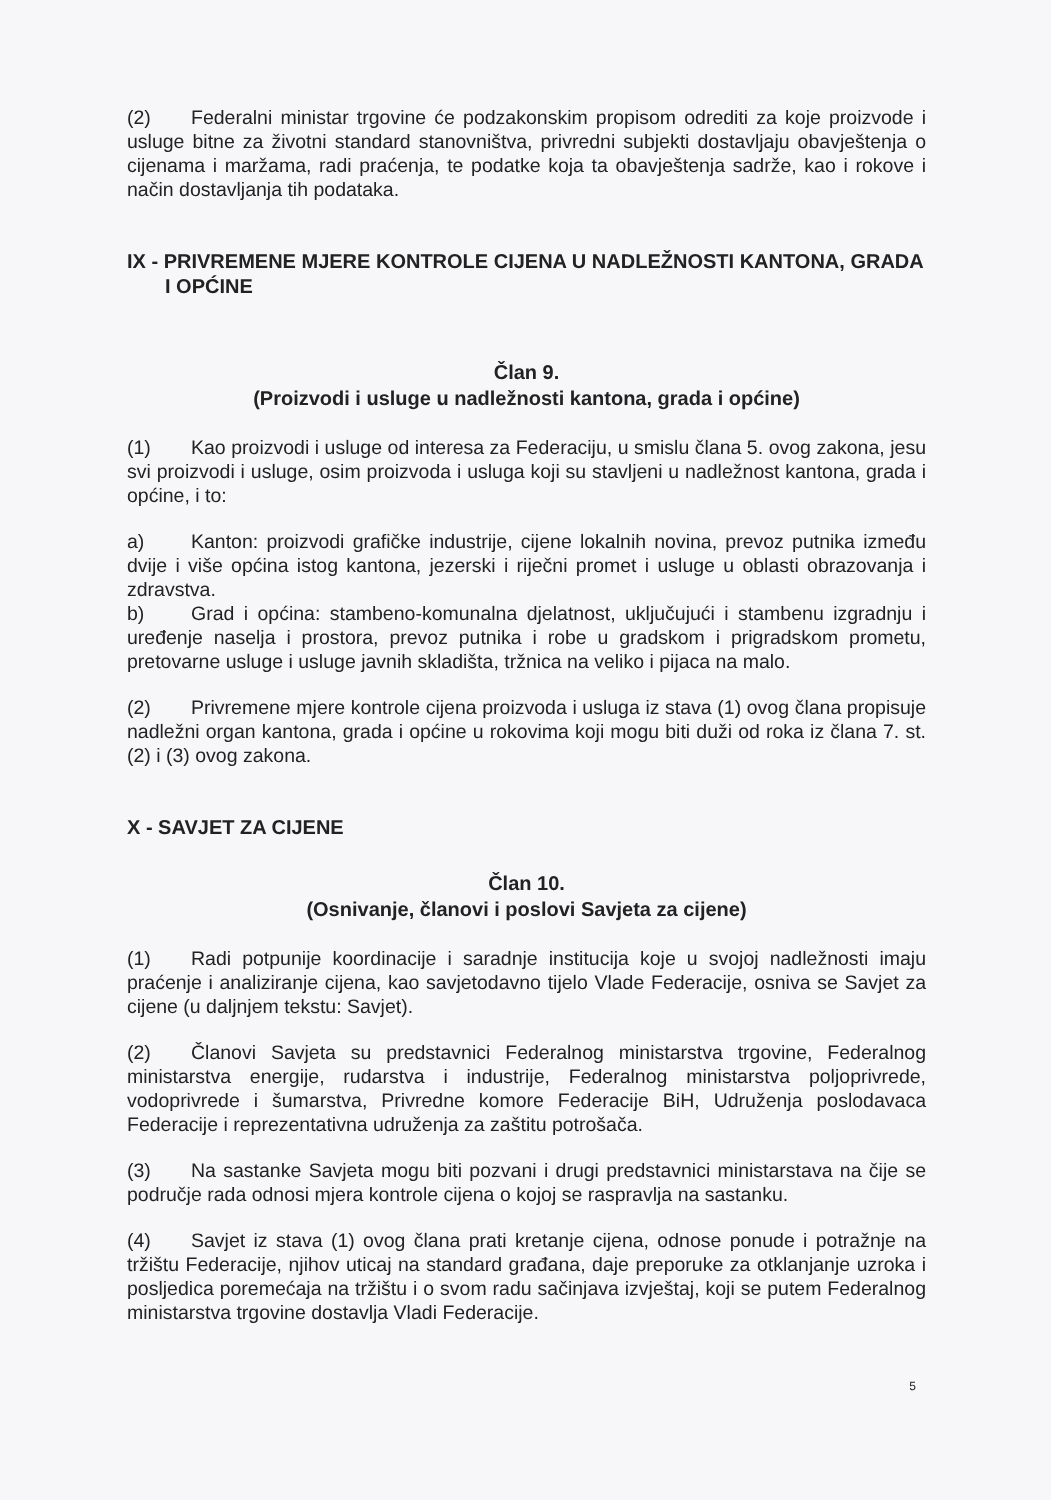(2) Federalni ministar trgovine će podzakonskim propisom odrediti za koje proizvode i usluge bitne za životni standard stanovništva, privredni subjekti dostavljaju obavještenja o cijenama i maržama, radi praćenja, te podatke koja ta obavještenja sadrže, kao i rokove i način dostavljanja tih podataka.
IX - PRIVREMENE MJERE KONTROLE CIJENA U NADLEŽNOSTI KANTONA, GRADA I OPĆINE
Član 9.
(Proizvodi i usluge u nadležnosti kantona, grada i općine)
(1) Kao proizvodi i usluge od interesa za Federaciju, u smislu člana 5. ovog zakona, jesu svi proizvodi i usluge, osim proizvoda i usluga koji su stavljeni u nadležnost kantona, grada i općine, i to:
a) Kanton: proizvodi grafičke industrije, cijene lokalnih novina, prevoz putnika između dvije i više općina istog kantona, jezerski i riječni promet i usluge u oblasti obrazovanja i zdravstva.
b) Grad i općina: stambeno-komunalna djelatnost, uključujući i stambenu izgradnju i uređenje naselja i prostora, prevoz putnika i robe u gradskom i prigradskom prometu, pretovarne usluge i usluge javnih skladišta, tržnica na veliko i pijaca na malo.
(2) Privremene mjere kontrole cijena proizvoda i usluga iz stava (1) ovog člana propisuje nadležni organ kantona, grada i općine u rokovima koji mogu biti duži od roka iz člana 7. st. (2) i (3) ovog zakona.
X - SAVJET ZA CIJENE
Član 10.
(Osnivanje, članovi i poslovi Savjeta za cijene)
(1) Radi potpunije koordinacije i saradnje institucija koje u svojoj nadležnosti imaju praćenje i analiziranje cijena, kao savjetodavno tijelo Vlade Federacije, osniva se Savjet za cijene (u daljnjem tekstu: Savjet).
(2) Članovi Savjeta su predstavnici Federalnog ministarstva trgovine, Federalnog ministarstva energije, rudarstva i industrije, Federalnog ministarstva poljoprivrede, vodoprivrede i šumarstva, Privredne komore Federacije BiH, Udruženja poslodavaca Federacije i reprezentativna udruženja za zaštitu potrošača.
(3) Na sastanke Savjeta mogu biti pozvani i drugi predstavnici ministarstava na čije se područje rada odnosi mjera kontrole cijena o kojoj se raspravlja na sastanku.
(4) Savjet iz stava (1) ovog člana prati kretanje cijena, odnose ponude i potražnje na tržištu Federacije, njihov uticaj na standard građana, daje preporuke za otklanjanje uzroka i posljedica poremećaja na tržištu i o svom radu sačinjava izvještaj, koji se putem Federalnog ministarstva trgovine dostavlja Vladi Federacije.
5